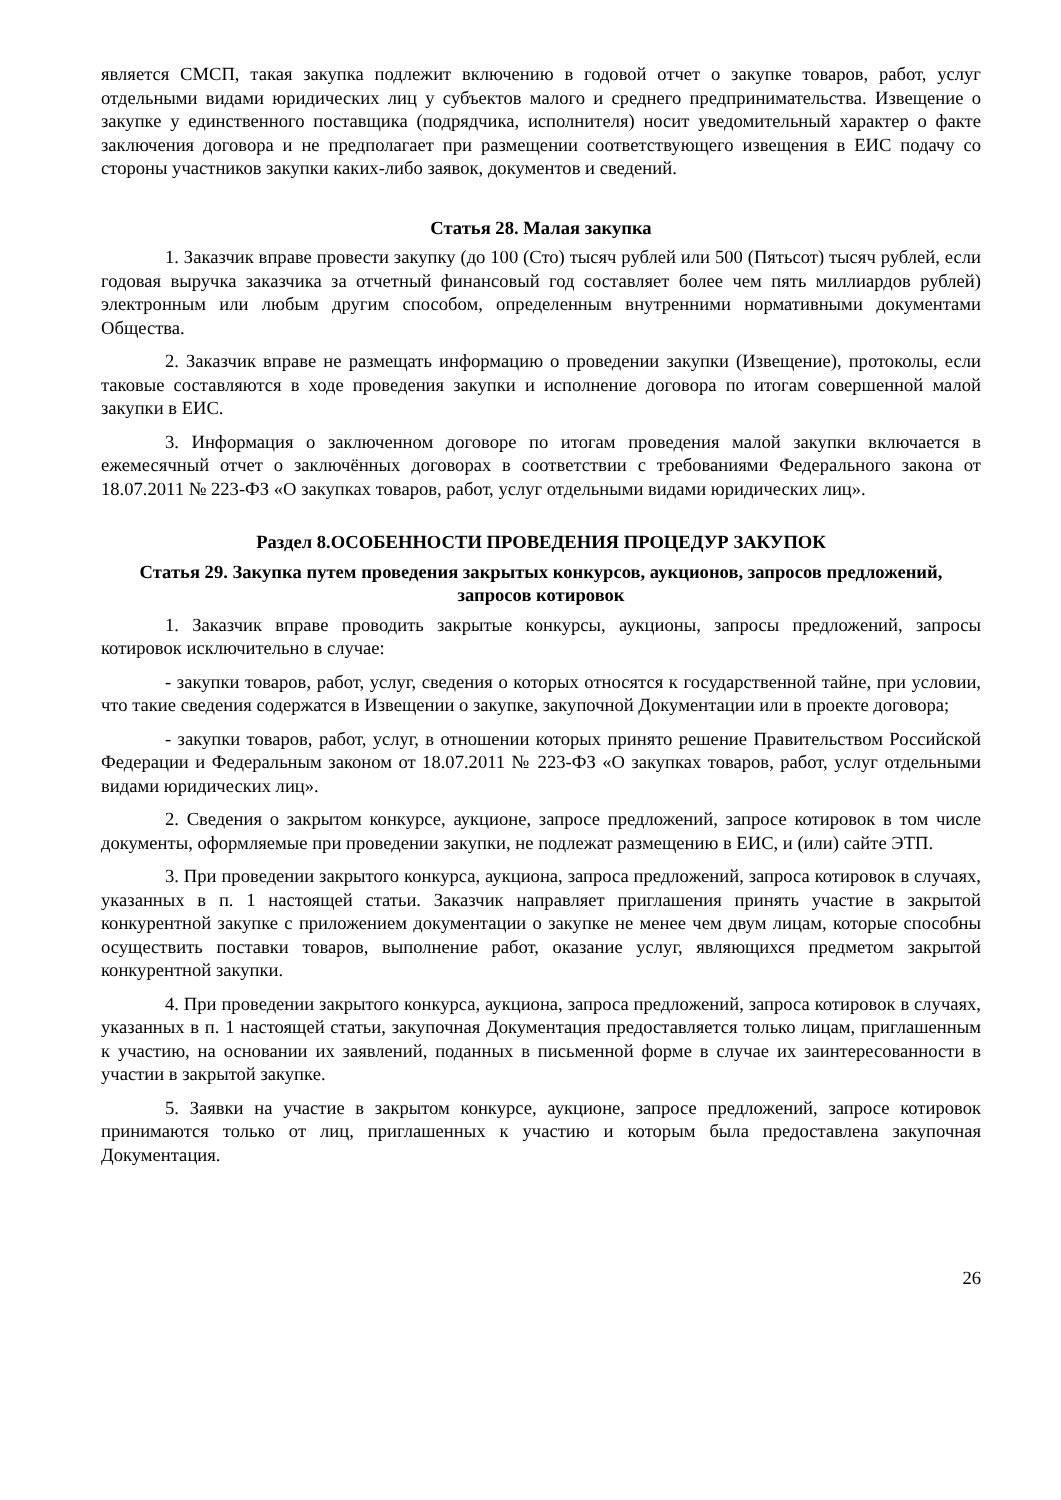является СМСП, такая закупка подлежит включению в годовой отчет о закупке товаров, работ, услуг отдельными видами юридических лиц у субъектов малого и среднего предпринимательства. Извещение о закупке у единственного поставщика (подрядчика, исполнителя) носит уведомительный характер о факте заключения договора и не предполагает при размещении соответствующего извещения в ЕИС подачу со стороны участников закупки каких-либо заявок, документов и сведений.
Статья 28. Малая закупка
1. Заказчик вправе провести закупку (до 100 (Сто) тысяч рублей или 500 (Пятьсот) тысяч рублей, если годовая выручка заказчика за отчетный финансовый год составляет более чем пять миллиардов рублей) электронным или любым другим способом, определенным внутренними нормативными документами Общества.
2. Заказчик вправе не размещать информацию о проведении закупки (Извещение), протоколы, если таковые составляются в ходе проведения закупки и исполнение договора по итогам совершенной малой закупки в ЕИС.
3. Информация о заключенном договоре по итогам проведения малой закупки включается в ежемесячный отчет о заключённых договорах в соответствии с требованиями Федерального закона от 18.07.2011 № 223-ФЗ «О закупках товаров, работ, услуг отдельными видами юридических лиц».
Раздел 8.ОСОБЕННОСТИ ПРОВЕДЕНИЯ ПРОЦЕДУР ЗАКУПОК
Статья 29. Закупка путем проведения закрытых конкурсов, аукционов, запросов предложений, запросов котировок
1. Заказчик вправе проводить закрытые конкурсы, аукционы, запросы предложений, запросы котировок исключительно в случае:
- закупки товаров, работ, услуг, сведения о которых относятся к государственной тайне, при условии, что такие сведения содержатся в Извещении о закупке, закупочной Документации или в проекте договора;
- закупки товаров, работ, услуг, в отношении которых принято решение Правительством Российской Федерации и Федеральным законом от 18.07.2011 № 223-ФЗ «О закупках товаров, работ, услуг отдельными видами юридических лиц».
2. Сведения о закрытом конкурсе, аукционе, запросе предложений, запросе котировок в том числе документы, оформляемые при проведении закупки, не подлежат размещению в ЕИС, и (или) сайте ЭТП.
3. При проведении закрытого конкурса, аукциона, запроса предложений, запроса котировок в случаях, указанных в п. 1 настоящей статьи. Заказчик направляет приглашения принять участие в закрытой конкурентной закупке с приложением документации о закупке не менее чем двум лицам, которые способны осуществить поставки товаров, выполнение работ, оказание услуг, являющихся предметом закрытой конкурентной закупки.
4. При проведении закрытого конкурса, аукциона, запроса предложений, запроса котировок в случаях, указанных в п. 1 настоящей статьи, закупочная Документация предоставляется только лицам, приглашенным к участию, на основании их заявлений, поданных в письменной форме в случае их заинтересованности в участии в закрытой закупке.
5. Заявки на участие в закрытом конкурсе, аукционе, запросе предложений, запросе котировок принимаются только от лиц, приглашенных к участию и которым была предоставлена закупочная Документация.
26